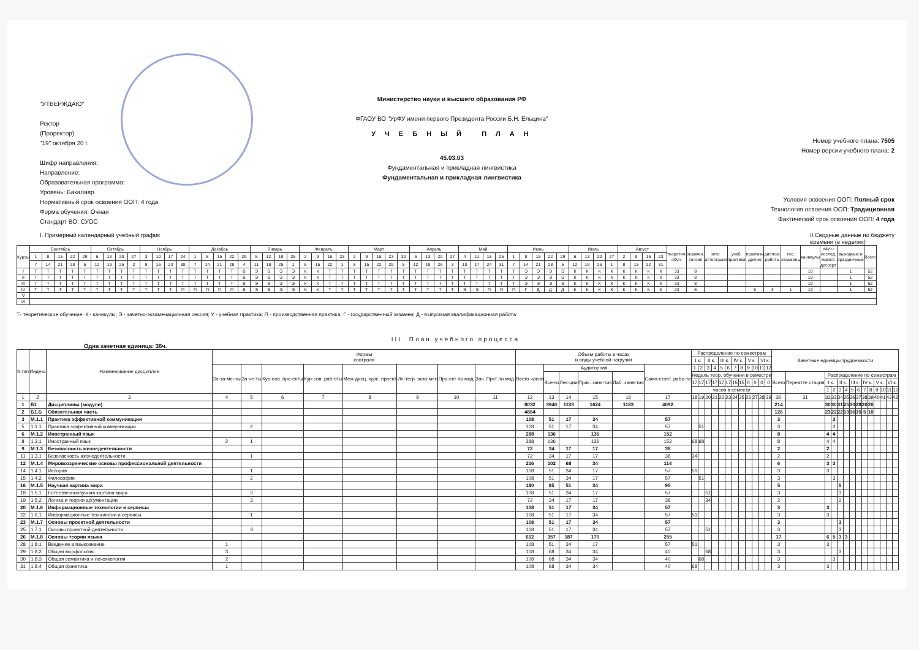"УТВЕРЖДАЮ"
Ректор
(Проректор)
"19" октября 20 г.
Шифр направления:
Направление:
Образовательная программа:
Уровень: Бакалавр
Нормативный срок освоения ООП: 4 года
Форма обучения: Очная
Стандарт ВО: СУОС
Министерство науки и высшего образования РФ
ФГАОУ ВО "УрФУ имени первого Президента России Б.Н. Ельцина"
У Ч Е Б Н Ы Й П Л А Н
45.03.03
Фундаментальная и прикладная лингвистика
Фундаментальная и прикладная лингвистика
Номер учебного плана: 7505
Номер версии учебного плана: 2
Условия освоения ООП: Полный срок
Технология освоения ООП: Традиционная
Фактический срок освоения ООП: 4 года
I. Примерный календарный учебный график II.Сводные данные по бюджету
времени (в неделях)
| Курсы | Сентябрь | | | | | Октябрь | | | | Ноябрь | | | | Декабрь | | | | | Январь | | | | Февраль | | | | Март | | | | | Апрель | | | | Май | | | | Июнь | | | | | Июль | | | | Август | | | | теоретич. обуч. | экзамен. сессия | итог. аттестация | учеб. практика | практики другие | диплом. работы | гос. экзамены | каникулы | науч.-исслед. магист. диссерт. | выходные и праздничные | Всего |
| | 1 | 8 | 15 | 22 | 29 | 6 | 13 | 20 | 27 | 3 | 10 | 17 | 24 | 1 | 8 | 15 | 22 | 29 | 5 | 12 | 19 | 26 | 2 | 9 | 16 | 23 | 2 | 9 | 16 | 23 | 30 | 6 | 13 | 20 | 27 | 4 | 11 | 18 | 25 | 1 | 8 | 15 | 22 | 29 | 6 | 13 | 20 | 27 | 2 | 9 | 16 | 23 | | | | | | | | | | | |
| | 7 | 14 | 21 | 28 | 5 | 12 | 19 | 26 | 2 | 9 | 16 | 23 | 30 | 7 | 14 | 21 | 28 | 4 | 11 | 18 | 25 | 1 | 8 | 15 | 22 | 1 | 8 | 15 | 22 | 29 | 5 | 12 | 19 | 26 | 3 | 10 | 17 | 24 | 31 | 7 | 14 | 21 | 28 | 5 | 12 | 19 | 26 | 1 | 8 | 15 | 22 | 31 | | | | | | | | | | | |
| I | Т | Т | Т | Т | Т | Т | Т | Т | Т | Т | Т | Т | Т | Т | Т | Т | Т | В | Э | Э | Э | Э | К | К | Т | Т | Т | Т | Т | Т | Т | Т | Т | Т | Т | Т | Т | Т | Т | Т | Э | Э | Э | Э | К | К | К | К | К | К | К | К | 33 | 8 | | | | | | 10 | | 1 | 52 |
| II | Т | Т | Т | Т | Т | Т | Т | Т | Т | Т | Т | Т | Т | Т | Т | Т | Т | В | Э | Э | Э | Э | К | К | Т | Т | Т | Т | Т | Т | Т | Т | Т | Т | Т | Т | Т | Т | Т | Т | Э | Э | Э | Э | К | К | К | К | К | К | К | К | 33 | 8 | | | | | | 10 | | 1 | 52 |
| III | Т | Т | Т | Т | Т | Т | Т | Т | Т | Т | Т | Т | Т | Т | Т | Т | Т | В | Э | Э | Э | Э | К | К | Т | Т | Т | Т | Т | Т | Т | Т | Т | Т | Т | Т | Т | Т | Т | Т | Э | Э | Э | Э | К | К | К | К | К | К | К | К | 33 | 8 | | | | | | 10 | | 1 | 52 |
| IV | Т | Т | Т | Т | Т | Т | Т | Т | Т | Т | Т | Т | П | П | П | П | П | В | Э | Э | Э | Э | К | К | Т | Т | Т | Т | Т | Т | Т | Т | Т | Т | Т | Э | Э | П | П | П | Г | Д | Д | Д | К | К | К | К | К | К | К | К | 23 | 6 | | | 8 | 3 | 1 | 10 | | 1 | 52 |
| V | | | | | | | | | | | | | | | | | | | | | | | | | | | | | | | | | | | | | | | | | | | | | | | | | | | | | | | | | | | | | | | |
| VI | | | | | | | | | | | | | | | | | | | | | | | | | | | | | | | | | | | | | | | | | | | | | | | | | | | | | | | | | | | | | | | |
Т- теоретическое обучение; К - каникулы; Э - зачетно-экзаменационная сессия; У - учебная практика; П - производственная практика; Г - государственный экзамен; Д - выпускная квалификационная работа
III. План учебного процесса
Одна зачетная единица: 36ч.
| N п/п | Индекс | Наименование дисциплин | Формы контроля | | | | | | | | Объем работы в часах и виды учебной нагрузки | | | | | | Распределение по семестрам | | | | | | | | | | | | Зачетные единицы трудоемкости | | | | | | | | | | | | | |
| --- | --- | --- | --- | --- | --- | --- | --- | --- | --- | --- | --- | --- | --- | --- | --- | --- | --- | --- | --- | --- | --- | --- | --- | --- | --- | --- | --- | --- | --- | --- | --- | --- | --- | --- | --- | --- | --- | --- | --- | --- | --- | --- |
| | | | | | | | | | | | | | | | | | I к. | | II к. | | III к. | | IV к. | | V к. | | VI к. | | | | | | | | | | | | | | | |
| | | | Эк-за-ме-ны | За-че-ты | Кур-сов. про-екты | Кур-сов. раб-оты | Меж-дисц. курс. проект | Ин-тегр. экза-мен | Про-ект по мод. | Зач. Пркт по мод. | Всего часов | Аудиторная | | | | Само-стоят. рабо-та | 1 | 2 | 3 | 4 | 5 | 6 | 7 | 8 | 9 | 10 | 11 | 12 | | | | | | | | | | | | | | |
| | | | | | | | | | | | | Все-го | Лек-ции | Прак. заня-тия | Лаб. заня-тия | | Недель теор. обучения в семестре | | | | | | | | | | | | Всего | Переатте стация | Распределение по семестрам | | | | | | | | | | | |
| | | | | | | | | | | | | | | | | | 17 | 17 | 17 | 17 | 17 | 17 | 15 | 15 | 0 | 0 | 0 | 0 | | | I к. | | II к. | | III к. | | IV к. | | V к. | | VI к. | |
| | | | | | | | | | | | | | | | | | часов в семестр | | | | | | | | | | | | | | 1 | 2 | 3 | 4 | 5 | 6 | 7 | 8 | 9 | 10 | 11 | 12 |
| 1 | 2 | 3 | 4 | 5 | 6 | 7 | 8 | 9 | 10 | 11 | 12 | 13 | 14 | 15 | 16 | 17 | 18 | 19 | 20 | 21 | 22 | 23 | 24 | 25 | 26 | 27 | 28 | 29 | 30 | 31 | 32 | 33 | 34 | 35 | 36 | 37 | 38 | 39 | 40 | 41 | 42 | 43 |
| 1 | Б1 | Дисциплины (модули) | | | | | | | | | 8032 | 3940 | 1133 | 1624 | 1183 | 4092 | | | | | | | | | | | | | 214 | | 30 | 30 | 31 | 25 | 30 | 28 | 20 | 20 | | | | |
| 2 | Б1.Б | Обязательная часть | | | | | | | | | 4864 | | | | | | | | | | | | | | | | | | 126 | | 23 | 22 | 22 | 13 | 16 | 15 | 5 | 10 | | | | |
| 3 | М.1.1 | Практика эффективной коммуникации | | | | | | | | | 108 | 51 | 17 | 34 | | 57 | | | | | | | | | | | | | 3 | | | 3 | | | | | | | | | | |
| 5 | 1.1.1 | Практика эффективной коммуникации | | 2 | | | | | | | 108 | 51 | 17 | 34 | | 57 | | 51 | | | | | | | | | | | 3 | | | 3 | | | | | | | | | | |
| 6 | М.1.2 | Иностранный язык | | | | | | | | | 288 | 136 | | 136 | | 152 | | | | | | | | | | | | | 8 | | 4 | 4 | | | | | | | | | | |
| 8 | 1.2.1 | Иностранный язык | 2 | 1 | | | | | | | 288 | 136 | | 136 | | 152 | 68 | 68 | | | | | | | | | | | 8 | | 4 | 4 | | | | | | | | | | |
| 9 | М.1.3 | Безопасность жизнедеятельности | | | | | | | | | 72 | 34 | 17 | 17 | | 38 | | | | | | | | | | | | | 2 | | 2 | | | | | | | | | | | |
| 11 | 1.3.1 | Безопасность жизнедеятельности | | 1 | | | | | | | 72 | 34 | 17 | 17 | | 38 | 34 | | | | | | | | | | | | 2 | | 2 | | | | | | | | | | | |
| 12 | М.1.4 | Мировоззренческие основы профессиональной деятельности | | | | | | | | | 216 | 102 | 68 | 34 | | 114 | | | | | | | | | | | | | 6 | | 3 | 3 | | | | | | | | | | |
| 14 | 1.4.1 | История | | 1 | | | | | | | 108 | 51 | 34 | 17 | | 57 | 51 | | | | | | | | | | | | 3 | | 3 | | | | | | | | | | | |
| 15 | 1.4.2 | Философия | | 2 | | | | | | | 108 | 51 | 34 | 17 | | 57 | | 51 | | | | | | | | | | | 3 | | | 3 | | | | | | | | | | |
| 16 | М.1.5 | Научная картина мира | | | | | | | | | 180 | 85 | 51 | 34 | | 95 | | | | | | | | | | | | | 5 | | | | 5 | | | | | | | | | |
| 18 | 1.5.1 | Естественнонаучная картина мира | | 3 | | | | | | | 108 | 51 | 34 | 17 | | 57 | | | 51 | | | | | | | | | | 3 | | | | 3 | | | | | | | | | |
| 19 | 1.5.2 | Логика и теория аргументации | | 3 | | | | | | | 72 | 34 | 17 | 17 | | 38 | | | 34 | | | | | | | | | | 2 | | | | 2 | | | | | | | | | |
| 20 | М.1.6 | Информационные технологии и сервисы | | | | | | | | | 108 | 51 | 17 | 34 | | 57 | | | | | | | | | | | | | 3 | | 3 | | | | | | | | | | | |
| 22 | 1.6.1 | Информационные технологии и сервисы | | 1 | | | | | | | 108 | 51 | 17 | 34 | | 57 | 51 | | | | | | | | | | | | 3 | | 3 | | | | | | | | | | | |
| 23 | М.1.7 | Основы проектной деятельности | | | | | | | | | 108 | 51 | 17 | 34 | | 57 | | | | | | | | | | | | | 3 | | | | 3 | | | | | | | | | |
| 25 | 1.7.1 | Основы проектной деятельности | | 3 | | | | | | | 108 | 51 | 17 | 34 | | 57 | | | 51 | | | | | | | | | | 3 | | | | 3 | | | | | | | | | |
| 26 | М.1.8 | Основы теории языка | | | | | | | | | 612 | 357 | 187 | 170 | | 255 | | | | | | | | | | | | | 17 | | 6 | 5 | 3 | 3 | | | | | | | | |
| 28 | 1.8.1 | Введение в языкознание | 1 | | | | | | | | 108 | 51 | 34 | 17 | | 57 | 51 | | | | | | | | | | | | 3 | | 3 | | | | | | | | | | | |
| 29 | 1.8.2 | Общая морфология | 3 | | | | | | | | 108 | 68 | 34 | 34 | | 40 | | | 68 | | | | | | | | | | 3 | | | | 3 | | | | | | | | | |
| 30 | 1.8.3 | Общая семантика и лексикология | 2 | | | | | | | | 108 | 68 | 34 | 34 | | 40 | | 68 | | | | | | | | | | | 3 | | | 3 | | | | | | | | | | |
| 31 | 1.8.4 | Общая фонетика | 1 | | | | | | | | 108 | 68 | 34 | 34 | | 40 | 68 | | | | | | | | | | | | 3 | | 3 | | | | | | | | | | | |